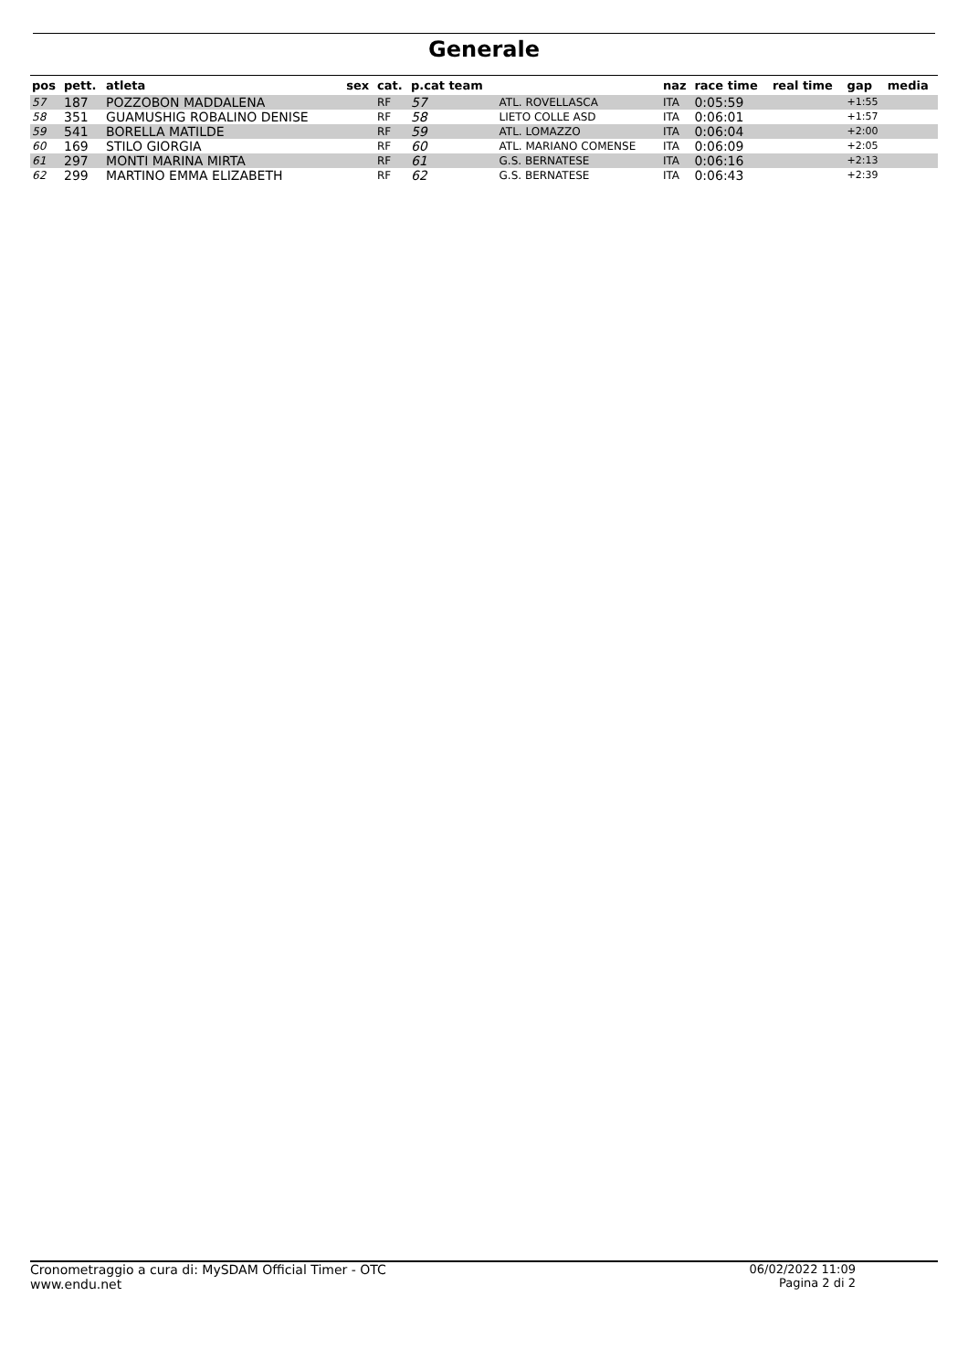Generale
| pos | pett. | atleta | sex | cat. | p.cat team | | naz | race time | real time | gap | media |
| --- | --- | --- | --- | --- | --- | --- | --- | --- | --- | --- | --- |
| 57 | 187 | POZZOBON MADDALENA | | RF | 57 | ATL. ROVELLASCA | ITA | 0:05:59 | | +1:55 | |
| 58 | 351 | GUAMUSHIG ROBALINO DENISE | | RF | 58 | LIETO COLLE ASD | ITA | 0:06:01 | | +1:57 | |
| 59 | 541 | BORELLA MATILDE | | RF | 59 | ATL. LOMAZZO | ITA | 0:06:04 | | +2:00 | |
| 60 | 169 | STILO GIORGIA | | RF | 60 | ATL. MARIANO COMENSE | ITA | 0:06:09 | | +2:05 | |
| 61 | 297 | MONTI MARINA MIRTA | | RF | 61 | G.S. BERNATESE | ITA | 0:06:16 | | +2:13 | |
| 62 | 299 | MARTINO EMMA ELIZABETH | | RF | 62 | G.S. BERNATESE | ITA | 0:06:43 | | +2:39 | |
Cronometraggio a cura di: MySDAM Official Timer - OTC
www.endu.net
06/02/2022 11:09
Pagina 2 di 2